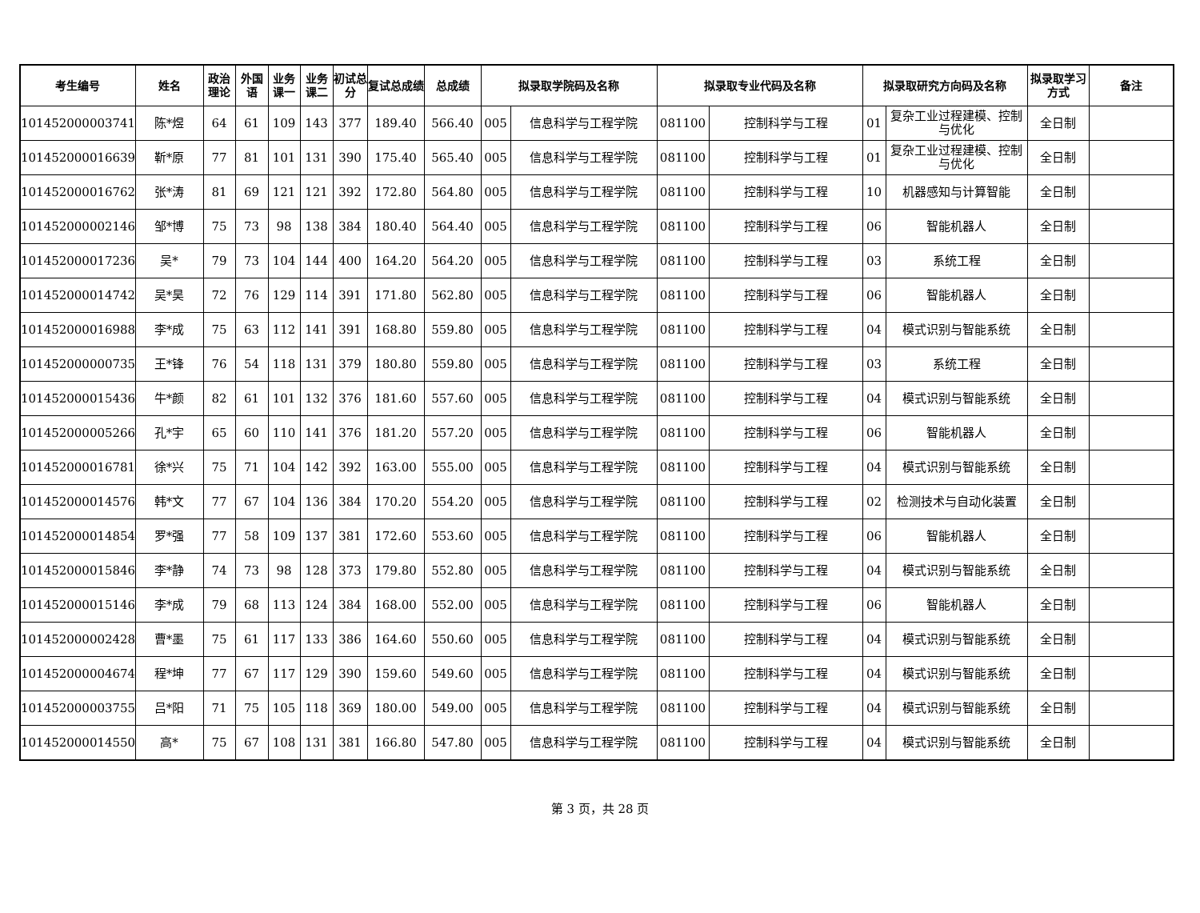| 考生编号 | 姓名 | 政治理论 | 外国语 | 业务课一 | 业务课二 | 初试总分 | 复试总成绩 | 总成绩 | 拟录取学院码及名称 | | 拟录取专业代码及名称 | | 拟录取研究方向码及名称 | | 拟录取学习方式 | 备注 |
| --- | --- | --- | --- | --- | --- | --- | --- | --- | --- | --- | --- | --- | --- | --- | --- | --- |
| 101452000003741 | 陈*煜 | 64 | 61 | 109 | 143 | 377 | 189.40 | 566.40 | 005 | 信息科学与工程学院 | 081100 | 控制科学与工程 | 01 | 复杂工业过程建模、控制与优化 | 全日制 | |
| 101452000016639 | 靳*原 | 77 | 81 | 101 | 131 | 390 | 175.40 | 565.40 | 005 | 信息科学与工程学院 | 081100 | 控制科学与工程 | 01 | 复杂工业过程建模、控制与优化 | 全日制 | |
| 101452000016762 | 张*涛 | 81 | 69 | 121 | 121 | 392 | 172.80 | 564.80 | 005 | 信息科学与工程学院 | 081100 | 控制科学与工程 | 10 | 机器感知与计算智能 | 全日制 | |
| 101452000002146 | 邹*博 | 75 | 73 | 98 | 138 | 384 | 180.40 | 564.40 | 005 | 信息科学与工程学院 | 081100 | 控制科学与工程 | 06 | 智能机器人 | 全日制 | |
| 101452000017236 | 吴* | 79 | 73 | 104 | 144 | 400 | 164.20 | 564.20 | 005 | 信息科学与工程学院 | 081100 | 控制科学与工程 | 03 | 系统工程 | 全日制 | |
| 101452000014742 | 吴*昊 | 72 | 76 | 129 | 114 | 391 | 171.80 | 562.80 | 005 | 信息科学与工程学院 | 081100 | 控制科学与工程 | 06 | 智能机器人 | 全日制 | |
| 101452000016988 | 李*成 | 75 | 63 | 112 | 141 | 391 | 168.80 | 559.80 | 005 | 信息科学与工程学院 | 081100 | 控制科学与工程 | 04 | 模式识别与智能系统 | 全日制 | |
| 101452000000735 | 王*锋 | 76 | 54 | 118 | 131 | 379 | 180.80 | 559.80 | 005 | 信息科学与工程学院 | 081100 | 控制科学与工程 | 03 | 系统工程 | 全日制 | |
| 101452000015436 | 牛*颜 | 82 | 61 | 101 | 132 | 376 | 181.60 | 557.60 | 005 | 信息科学与工程学院 | 081100 | 控制科学与工程 | 04 | 模式识别与智能系统 | 全日制 | |
| 101452000005266 | 孔*宇 | 65 | 60 | 110 | 141 | 376 | 181.20 | 557.20 | 005 | 信息科学与工程学院 | 081100 | 控制科学与工程 | 06 | 智能机器人 | 全日制 | |
| 101452000016781 | 徐*兴 | 75 | 71 | 104 | 142 | 392 | 163.00 | 555.00 | 005 | 信息科学与工程学院 | 081100 | 控制科学与工程 | 04 | 模式识别与智能系统 | 全日制 | |
| 101452000014576 | 韩*文 | 77 | 67 | 104 | 136 | 384 | 170.20 | 554.20 | 005 | 信息科学与工程学院 | 081100 | 控制科学与工程 | 02 | 检测技术与自动化装置 | 全日制 | |
| 101452000014854 | 罗*强 | 77 | 58 | 109 | 137 | 381 | 172.60 | 553.60 | 005 | 信息科学与工程学院 | 081100 | 控制科学与工程 | 06 | 智能机器人 | 全日制 | |
| 101452000015846 | 李*静 | 74 | 73 | 98 | 128 | 373 | 179.80 | 552.80 | 005 | 信息科学与工程学院 | 081100 | 控制科学与工程 | 04 | 模式识别与智能系统 | 全日制 | |
| 101452000015146 | 李*成 | 79 | 68 | 113 | 124 | 384 | 168.00 | 552.00 | 005 | 信息科学与工程学院 | 081100 | 控制科学与工程 | 06 | 智能机器人 | 全日制 | |
| 101452000002428 | 曹*墨 | 75 | 61 | 117 | 133 | 386 | 164.60 | 550.60 | 005 | 信息科学与工程学院 | 081100 | 控制科学与工程 | 04 | 模式识别与智能系统 | 全日制 | |
| 101452000004674 | 程*坤 | 77 | 67 | 117 | 129 | 390 | 159.60 | 549.60 | 005 | 信息科学与工程学院 | 081100 | 控制科学与工程 | 04 | 模式识别与智能系统 | 全日制 | |
| 101452000003755 | 吕*阳 | 71 | 75 | 105 | 118 | 369 | 180.00 | 549.00 | 005 | 信息科学与工程学院 | 081100 | 控制科学与工程 | 04 | 模式识别与智能系统 | 全日制 | |
| 101452000014550 | 高* | 75 | 67 | 108 | 131 | 381 | 166.80 | 547.80 | 005 | 信息科学与工程学院 | 081100 | 控制科学与工程 | 04 | 模式识别与智能系统 | 全日制 | |
第 3 页，共 28 页